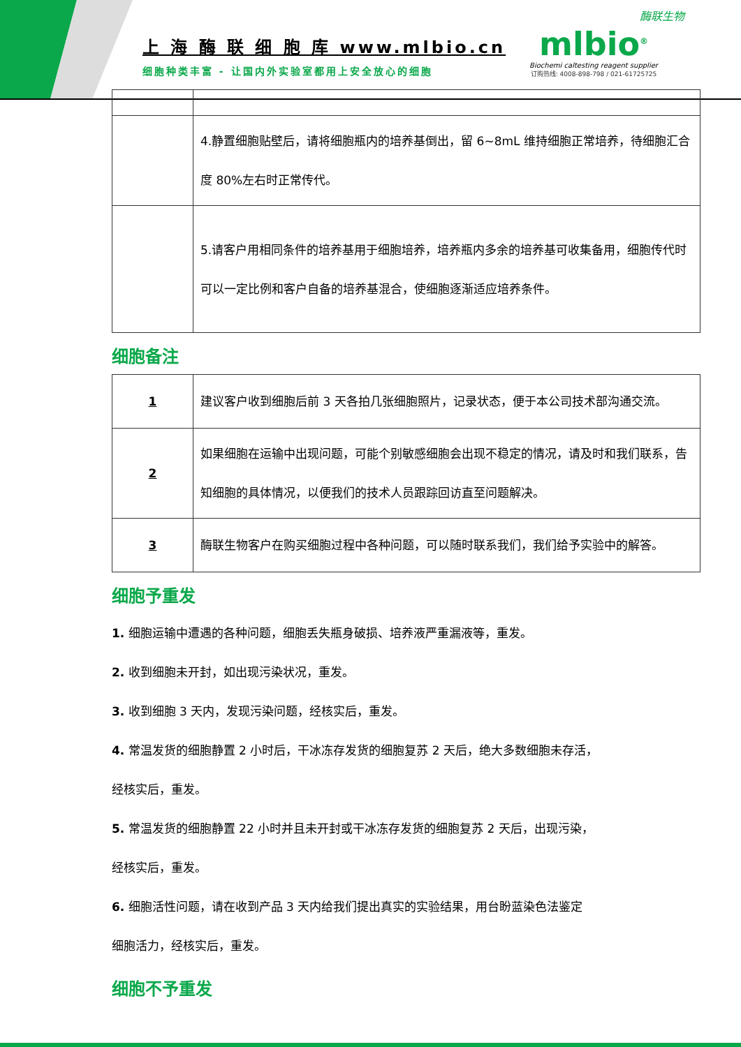上 海 酶 联 细 胞 库 www.mlbio.cn
细胞种类丰富 - 让国内外实验室都用上安全放心的细胞
酶联生物
mlbio<sup>®</sup>
Biochemi caltesting reagent supplier
订购热线: 4008-898-798 / 021-61725725
| | 4.静置细胞贴壁后，请将细胞瓶内的培养基倒出，留 6~8mL 维持细胞正常培养，待细胞汇合度 80%左右时正常传代。 |
| | 5.请客户用相同条件的培养基用于细胞培养，培养瓶内多余的培养基可收集备用，细胞传代时可以一定比例和客户自备的培养基混合，使细胞逐渐适应培养条件。 |
细胞备注
| 1 | 建议客户收到细胞后前 3 天各拍几张细胞照片，记录状态，便于本公司技术部沟通交流。 |
| 2 | 如果细胞在运输中出现问题，可能个别敏感细胞会出现不稳定的情况，请及时和我们联系，告知细胞的具体情况，以便我们的技术人员跟踪回访直至问题解决。 |
| 3 | 酶联生物客户在购买细胞过程中各种问题，可以随时联系我们，我们给予实验中的解答。 |
细胞予重发
1. 细胞运输中遭遇的各种问题，细胞丢失瓶身破损、培养液严重漏液等，重发。
2. 收到细胞未开封，如出现污染状况，重发。
3. 收到细胞 3 天内，发现污染问题，经核实后，重发。
4. 常温发货的细胞静置 2 小时后，干冰冻存发货的细胞复苏 2 天后，绝大多数细胞未存活，
经核实后，重发。
5. 常温发货的细胞静置 22 小时并且未开封或干冰冻存发货的细胞复苏 2 天后，出现污染，
经核实后，重发。
6. 细胞活性问题，请在收到产品 3 天内给我们提出真实的实验结果，用台盼蓝染色法鉴定
细胞活力，经核实后，重发。
细胞不予重发